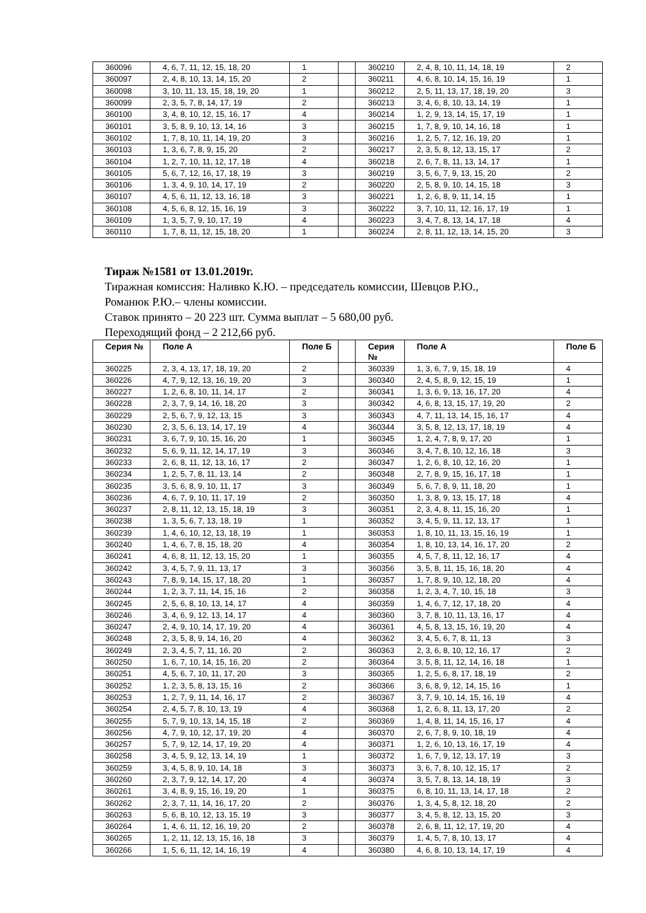| 360096 | 4, 6, 7, 11, 12, 15, 18, 20 | 1 | | 360210 | 2, 4, 8, 10, 11, 14, 18, 19 | 2 |
| 360097 | 2, 4, 8, 10, 13, 14, 15, 20 | 2 | | 360211 | 4, 6, 8, 10, 14, 15, 16, 19 | 1 |
| 360098 | 3, 10, 11, 13, 15, 18, 19, 20 | 1 | | 360212 | 2, 5, 11, 13, 17, 18, 19, 20 | 3 |
| 360099 | 2, 3, 5, 7, 8, 14, 17, 19 | 2 | | 360213 | 3, 4, 6, 8, 10, 13, 14, 19 | 1 |
| 360100 | 3, 4, 8, 10, 12, 15, 16, 17 | 4 | | 360214 | 1, 2, 9, 13, 14, 15, 17, 19 | 1 |
| 360101 | 3, 5, 8, 9, 10, 13, 14, 16 | 3 | | 360215 | 1, 7, 8, 9, 10, 14, 16, 18 | 1 |
| 360102 | 1, 7, 8, 10, 11, 14, 19, 20 | 3 | | 360216 | 1, 2, 5, 7, 12, 16, 19, 20 | 1 |
| 360103 | 1, 3, 6, 7, 8, 9, 15, 20 | 2 | | 360217 | 2, 3, 5, 8, 12, 13, 15, 17 | 2 |
| 360104 | 1, 2, 7, 10, 11, 12, 17, 18 | 4 | | 360218 | 2, 6, 7, 8, 11, 13, 14, 17 | 1 |
| 360105 | 5, 6, 7, 12, 16, 17, 18, 19 | 3 | | 360219 | 3, 5, 6, 7, 9, 13, 15, 20 | 2 |
| 360106 | 1, 3, 4, 9, 10, 14, 17, 19 | 2 | | 360220 | 2, 5, 8, 9, 10, 14, 15, 18 | 3 |
| 360107 | 4, 5, 6, 11, 12, 13, 16, 18 | 3 | | 360221 | 1, 2, 6, 8, 9, 11, 14, 15 | 1 |
| 360108 | 4, 5, 6, 8, 12, 15, 16, 19 | 3 | | 360222 | 3, 7, 10, 11, 12, 16, 17, 19 | 1 |
| 360109 | 1, 3, 5, 7, 9, 10, 17, 19 | 4 | | 360223 | 3, 4, 7, 8, 13, 14, 17, 18 | 4 |
| 360110 | 1, 7, 8, 11, 12, 15, 18, 20 | 1 | | 360224 | 2, 8, 11, 12, 13, 14, 15, 20 | 3 |
Тираж №1581 от 13.01.2019г.
Тиражная комиссия: Наливко К.Ю. – председатель комиссии, Шевцов Р.Ю.,
Романюк Р.Ю.– члены комиссии.
Ставок принято – 20 223 шт. Сумма выплат – 5 680,00 руб.
Переходящий фонд – 2 212,66 руб.
| Серия № | Поле А | Поле Б | | Серия № | Поле А | Поле Б |
| --- | --- | --- | --- | --- | --- | --- |
| 360225 | 2, 3, 4, 13, 17, 18, 19, 20 | 2 | | 360339 | 1, 3, 6, 7, 9, 15, 18, 19 | 4 |
| 360226 | 4, 7, 9, 12, 13, 16, 19, 20 | 3 | | 360340 | 2, 4, 5, 8, 9, 12, 15, 19 | 1 |
| 360227 | 1, 2, 6, 8, 10, 11, 14, 17 | 2 | | 360341 | 1, 3, 6, 9, 13, 16, 17, 20 | 4 |
| 360228 | 2, 3, 7, 9, 14, 16, 18, 20 | 3 | | 360342 | 4, 6, 8, 13, 15, 17, 19, 20 | 2 |
| 360229 | 2, 5, 6, 7, 9, 12, 13, 15 | 3 | | 360343 | 4, 7, 11, 13, 14, 15, 16, 17 | 4 |
| 360230 | 2, 3, 5, 6, 13, 14, 17, 19 | 4 | | 360344 | 3, 5, 8, 12, 13, 17, 18, 19 | 4 |
| 360231 | 3, 6, 7, 9, 10, 15, 16, 20 | 1 | | 360345 | 1, 2, 4, 7, 8, 9, 17, 20 | 1 |
| 360232 | 5, 6, 9, 11, 12, 14, 17, 19 | 3 | | 360346 | 3, 4, 7, 8, 10, 12, 16, 18 | 3 |
| 360233 | 2, 6, 8, 11, 12, 13, 16, 17 | 2 | | 360347 | 1, 2, 6, 8, 10, 12, 16, 20 | 1 |
| 360234 | 1, 2, 5, 7, 8, 11, 13, 14 | 2 | | 360348 | 2, 7, 8, 9, 15, 16, 17, 18 | 1 |
| 360235 | 3, 5, 6, 8, 9, 10, 11, 17 | 3 | | 360349 | 5, 6, 7, 8, 9, 11, 18, 20 | 1 |
| 360236 | 4, 6, 7, 9, 10, 11, 17, 19 | 2 | | 360350 | 1, 3, 8, 9, 13, 15, 17, 18 | 4 |
| 360237 | 2, 8, 11, 12, 13, 15, 18, 19 | 3 | | 360351 | 2, 3, 4, 8, 11, 15, 16, 20 | 1 |
| 360238 | 1, 3, 5, 6, 7, 13, 18, 19 | 1 | | 360352 | 3, 4, 5, 9, 11, 12, 13, 17 | 1 |
| 360239 | 1, 4, 6, 10, 12, 13, 18, 19 | 1 | | 360353 | 1, 8, 10, 11, 13, 15, 16, 19 | 1 |
| 360240 | 1, 4, 6, 7, 8, 15, 18, 20 | 4 | | 360354 | 1, 8, 10, 13, 14, 16, 17, 20 | 2 |
| 360241 | 4, 6, 8, 11, 12, 13, 15, 20 | 1 | | 360355 | 4, 5, 7, 8, 11, 12, 16, 17 | 4 |
| 360242 | 3, 4, 5, 7, 9, 11, 13, 17 | 3 | | 360356 | 3, 5, 8, 11, 15, 16, 18, 20 | 4 |
| 360243 | 7, 8, 9, 14, 15, 17, 18, 20 | 1 | | 360357 | 1, 7, 8, 9, 10, 12, 18, 20 | 4 |
| 360244 | 1, 2, 3, 7, 11, 14, 15, 16 | 2 | | 360358 | 1, 2, 3, 4, 7, 10, 15, 18 | 3 |
| 360245 | 2, 5, 6, 8, 10, 13, 14, 17 | 4 | | 360359 | 1, 4, 6, 7, 12, 17, 18, 20 | 4 |
| 360246 | 3, 4, 6, 9, 12, 13, 14, 17 | 4 | | 360360 | 3, 7, 8, 10, 11, 13, 16, 17 | 4 |
| 360247 | 2, 4, 9, 10, 14, 17, 19, 20 | 4 | | 360361 | 4, 5, 8, 13, 15, 16, 19, 20 | 4 |
| 360248 | 2, 3, 5, 8, 9, 14, 16, 20 | 4 | | 360362 | 3, 4, 5, 6, 7, 8, 11, 13 | 3 |
| 360249 | 2, 3, 4, 5, 7, 11, 16, 20 | 2 | | 360363 | 2, 3, 6, 8, 10, 12, 16, 17 | 2 |
| 360250 | 1, 6, 7, 10, 14, 15, 16, 20 | 2 | | 360364 | 3, 5, 8, 11, 12, 14, 16, 18 | 1 |
| 360251 | 4, 5, 6, 7, 10, 11, 17, 20 | 3 | | 360365 | 1, 2, 5, 6, 8, 17, 18, 19 | 2 |
| 360252 | 1, 2, 3, 5, 8, 13, 15, 16 | 2 | | 360366 | 3, 6, 8, 9, 12, 14, 15, 16 | 1 |
| 360253 | 1, 2, 7, 9, 11, 14, 16, 17 | 2 | | 360367 | 3, 7, 9, 10, 14, 15, 16, 19 | 4 |
| 360254 | 2, 4, 5, 7, 8, 10, 13, 19 | 4 | | 360368 | 1, 2, 6, 8, 11, 13, 17, 20 | 2 |
| 360255 | 5, 7, 9, 10, 13, 14, 15, 18 | 2 | | 360369 | 1, 4, 8, 11, 14, 15, 16, 17 | 4 |
| 360256 | 4, 7, 9, 10, 12, 17, 19, 20 | 4 | | 360370 | 2, 6, 7, 8, 9, 10, 18, 19 | 4 |
| 360257 | 5, 7, 9, 12, 14, 17, 19, 20 | 4 | | 360371 | 1, 2, 6, 10, 13, 16, 17, 19 | 4 |
| 360258 | 3, 4, 5, 9, 12, 13, 14, 19 | 1 | | 360372 | 1, 6, 7, 9, 12, 13, 17, 19 | 3 |
| 360259 | 3, 4, 5, 8, 9, 10, 14, 18 | 3 | | 360373 | 3, 6, 7, 8, 10, 12, 15, 17 | 2 |
| 360260 | 2, 3, 7, 9, 12, 14, 17, 20 | 4 | | 360374 | 3, 5, 7, 8, 13, 14, 18, 19 | 3 |
| 360261 | 3, 4, 8, 9, 15, 16, 19, 20 | 1 | | 360375 | 6, 8, 10, 11, 13, 14, 17, 18 | 2 |
| 360262 | 2, 3, 7, 11, 14, 16, 17, 20 | 2 | | 360376 | 1, 3, 4, 5, 8, 12, 18, 20 | 2 |
| 360263 | 5, 6, 8, 10, 12, 13, 15, 19 | 3 | | 360377 | 3, 4, 5, 8, 12, 13, 15, 20 | 3 |
| 360264 | 1, 4, 6, 11, 12, 16, 19, 20 | 2 | | 360378 | 2, 6, 8, 11, 12, 17, 19, 20 | 4 |
| 360265 | 1, 2, 11, 12, 13, 15, 16, 18 | 3 | | 360379 | 1, 4, 5, 7, 8, 10, 13, 17 | 4 |
| 360266 | 1, 5, 6, 11, 12, 14, 16, 19 | 4 | | 360380 | 4, 6, 8, 10, 13, 14, 17, 19 | 4 |